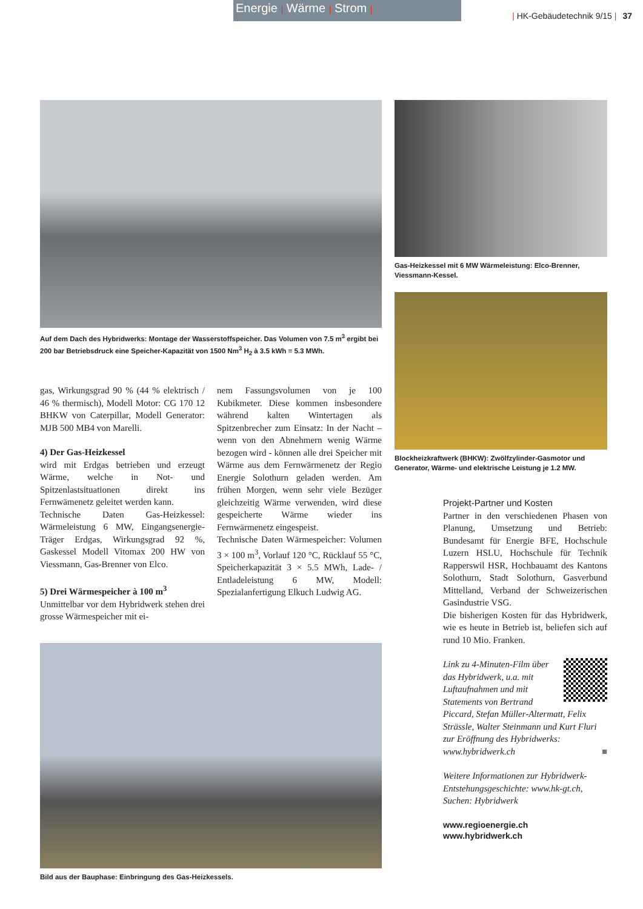Energie | Wärme | Strom |
| HK-Gebäudetechnik 9/15 | 37
Auf dem Dach des Hybridwerks: Montage der Wasserstoffspeicher. Das Volumen von 7.5 m<sup>3</sup> ergibt bei 200 bar Betriebsdruck eine Speicher-Kapazität von 1500 Nm<sup>3</sup> H<sub>2</sub> à 3.5 kWh = 5.3 MWh.
Gas-Heizkessel mit 6 MW Wärmeleistung: Elco-Brenner, Viessmann-Kessel.
Blockheizkraftwerk (BHKW): Zwölfzylinder-Gasmotor und Generator, Wärme- und elektrische Leistung je 1.2 MW.
gas, Wirkungsgrad 90 % (44 % elektrisch / 46 % thermisch), Modell Motor: CG 170 12 BHKW von Caterpillar, Modell Generator: MJB 500 MB4 von Marelli.
4) Der Gas-Heizkessel
wird mit Erdgas betrieben und erzeugt Wärme, welche in Not- und Spitzenlastsituationen direkt ins Fernwämenetz geleitet werden kann.
Technische Daten Gas-Heizkessel: Wärmeleistung 6 MW, Eingangsenergie-Träger Erdgas, Wirkungsgrad 92 %, Gaskessel Modell Vitomax 200 HW von Viessmann, Gas-Brenner von Elco.
5) Drei Wärmespeicher à 100 m<sup>3</sup>
Unmittelbar vor dem Hybridwerk stehen drei grosse Wärmespeicher mit ei-
nem Fassungsvolumen von je 100 Kubikmeter. Diese kommen insbesondere während kalten Wintertagen als Spitzenbrecher zum Einsatz: In der Nacht – wenn von den Abnehmern wenig Wärme bezogen wird - können alle drei Speicher mit Wärme aus dem Fernwärmenetz der Regio Energie Solothurn geladen werden. Am frühen Morgen, wenn sehr viele Bezüger gleichzeitig Wärme verwenden, wird diese gespeicherte Wärme wieder ins Fernwärmenetz eingespeist.
Technische Daten Wärmespeicher: Volumen 3 × 100 m<sup>3</sup>, Vorlauf 120 °C, Rücklauf 55 °C, Speicherkapazität 3 × 5.5 MWh, Lade- / Entladeleistung 6 MW, Modell: Spezialanfertigung Elkuch Ludwig AG.
Bild aus der Bauphase: Einbringung des Gas-Heizkessels.
Projekt-Partner und Kosten
Partner in den verschiedenen Phasen von Planung, Umsetzung und Betrieb: Bundesamt für Energie BFE, Hochschule Luzern HSLU, Hochschule für Technik Rapperswil HSR, Hochbauamt des Kantons Solothurn, Stadt Solothurn, Gasverbund Mittelland, Verband der Schweizerischen Gasindustrie VSG.
Die bisherigen Kosten für das Hybridwerk, wie es heute in Betrieb ist, beliefen sich auf rund 10 Mio. Franken.
Link zu 4-Minuten-Film über das Hybridwerk, u.a. mit Luftaufnahmen und mit Statements von Bertrand Piccard, Stefan Müller-Altermatt, Felix Strässle, Walter Steinmann und Kurt Fluri zur Eröffnung des Hybridwerks: www.hybridwerk.ch ■
Weitere Informationen zur Hybridwerk-Entstehungsgeschichte: www.hk-gt.ch, Suchen: Hybridwerk
www.regioenergie.ch
www.hybridwerk.ch